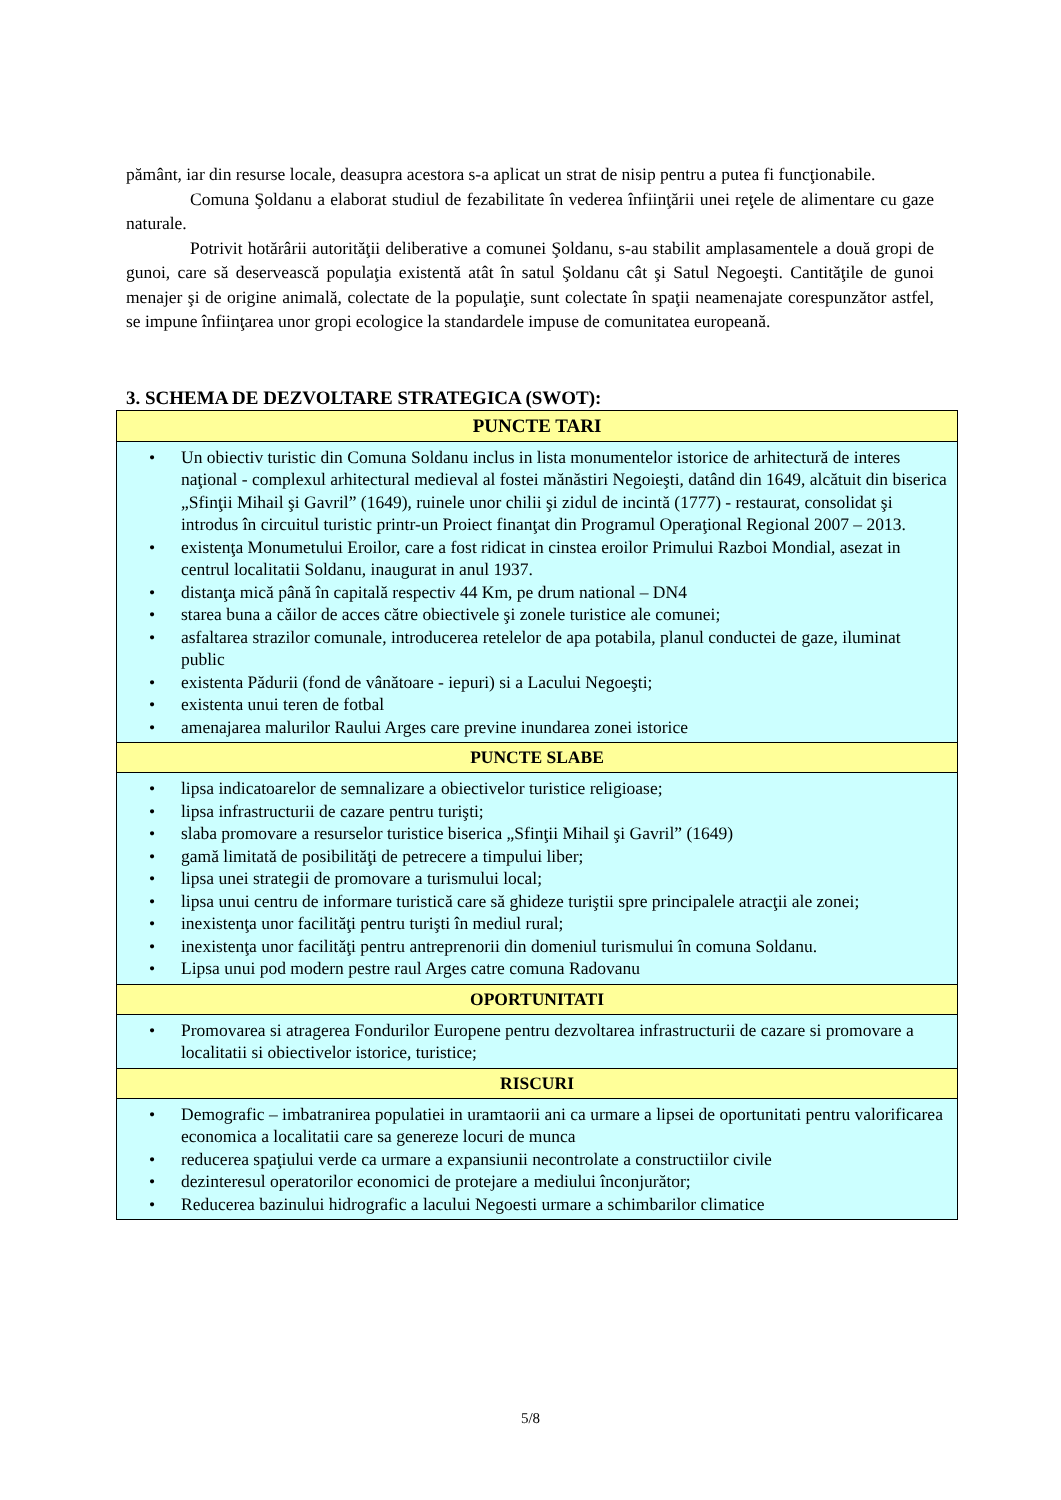pământ, iar din resurse locale, deasupra acestora s-a aplicat un strat de nisip pentru a putea fi funcţionabile.
Comuna Şoldanu a elaborat studiul de fezabilitate în vederea înfiinţării unei reţele de alimentare cu gaze naturale.
Potrivit hotărârii autorităţii deliberative a comunei Şoldanu, s-au stabilit amplasamentele a două gropi de gunoi, care să deservească populaţia existentă atât în satul Şoldanu cât şi Satul Negoeşti. Cantităţile de gunoi menajer şi de origine animală, colectate de la populaţie, sunt colectate în spaţii neamenajate corespunzător astfel, se impune înfiinţarea unor gropi ecologice la standardele impuse de comunitatea europeană.
3. SCHEMA DE DEZVOLTARE STRATEGICA (SWOT):
| PUNCTE TARI |
| • Un obiectiv turistic din Comuna Soldanu inclus in lista monumentelor istorice de arhitectură de interes naţional - complexul arhitectural medieval al fostei mănăstiri Negoieşti, datând din 1649, alcătuit din biserica „Sfinţii Mihail şi Gavril” (1649), ruinele unor chilii şi zidul de incintă (1777) - restaurat, consolidat şi introdus în circuitul turistic printr-un Proiect finanţat din Programul Operaţional Regional 2007 – 2013. • existenţa Monumetului Eroilor, care a fost ridicat in cinstea eroilor Primului Razboi Mondial, asezat in centrul localitatii Soldanu, inaugurat in anul 1937. • distanţa mică până în capitală respectiv 44 Km, pe drum national – DN4 • starea buna a căilor de acces către obiectivele şi zonele turistice ale comunei; • asfaltarea strazilor comunale, introducerea retelelor de apa potabila, planul conductei de gaze, iluminat public • existenta Pădurii (fond de vânătoare - iepuri) si a Lacului Negoeşti; • existenta unui teren de fotbal • amenajarea malurilor Raului Arges care previne inundarea zonei istorice |
| PUNCTE SLABE |
| • lipsa indicatoarelor de semnalizare a obiectivelor turistice religioase; • lipsa infrastructurii de cazare pentru turişti; • slaba promovare a resurselor turistice biserica „Sfinţii Mihail şi Gavril” (1649) • gamă limitată de posibilităţi de petrecere a timpului liber; • lipsa unei strategii de promovare a turismului local; • lipsa unui centru de informare turistică care să ghideze turiştii spre principalele atracţii ale zonei; • inexistenţa unor facilităţi pentru turişti în mediul rural; • inexistenţa unor facilităţi pentru antreprenorii din domeniul turismului în comuna Soldanu. • Lipsa unui pod modern pestre raul Arges catre comuna Radovanu |
| OPORTUNITATI |
| • Promovarea si atragerea Fondurilor Europene pentru dezvoltarea infrastructurii de cazare si promovare a localitatii si obiectivelor istorice, turistice; |
| RISCURI |
| • Demografic – imbatranirea populatiei in uramtaorii ani ca urmare a lipsei de oportunitati pentru valorificarea economica a localitatii care sa genereze locuri de munca • reducerea spaţiului verde ca urmare a expansiunii necontrolate a constructiilor civile • dezinteresul operatorilor economici de protejare a mediului înconjurător; • Reducerea bazinului hidrografic a lacului Negoesti urmare a schimbarilor climatice |
5/8